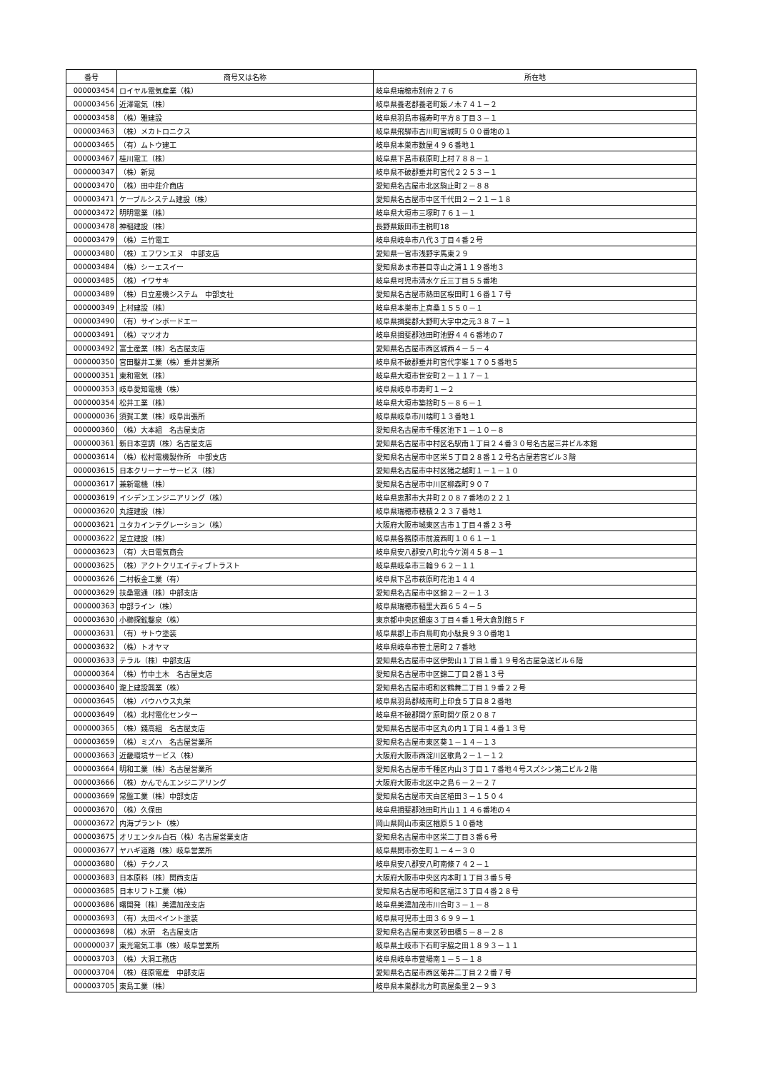| 番号 | 商号又は名称 | 所在地 |
| --- | --- | --- |
| 000003454 | ロイヤル電気産業（株） | 岐阜県瑞穂市別府２７６ |
| 000003456 | 近澤電気（株） | 岐阜県養老郡養老町飯ノ木７４１－２ |
| 000003458 | （株）雅建設 | 岐阜県羽島市福寿町平方８丁目３－１ |
| 000003463 | （株）メカトロニクス | 岐阜県飛騨市古川町宮城町５００番地の１ |
| 000003465 | （有）ムトウ建工 | 岐阜県本巣市数屋４９６番地１ |
| 000003467 | 桂川電工（株） | 岐阜県下呂市萩原町上村７８８－１ |
| 000000347 | （株）新晃 | 岐阜県不破郡垂井町宮代２２５３－１ |
| 000003470 | （株）田中荘介商店 | 愛知県名古屋市北区駒止町２－８８ |
| 000003471 | ケーブルシステム建設（株） | 愛知県名古屋市中区千代田２－２１－１８ |
| 000003472 | 明明電業（株） | 岐阜県大垣市三塚町７６１－１ |
| 000003478 | 神稲建設（株） | 長野県飯田市主税町18 |
| 000003479 | （株）三竹電工 | 岐阜県岐阜市八代３丁目４番２号 |
| 000003480 | （株）エフワンエヌ 中部支店 | 愛知県一宮市浅野字馬東２９ |
| 000003484 | （株）シーエスイー | 愛知県あま市甚目寺山之浦１１９番地３ |
| 000003485 | （株）イワサキ | 岐阜県可児市清水ケ丘三丁目５５番地 |
| 000003489 | （株）日立産機システム 中部支社 | 愛知県名古屋市熱田区桜田町１６番１７号 |
| 000000349 | 上村建設（株） | 岐阜県本巣市上真桑１５５０－１ |
| 000003490 | （有）サインボードエー | 岐阜県揖斐郡大野町大字中之元３８７－１ |
| 000003491 | （株）マツオカ | 岐阜県揖斐郡池田町池野４４６番地の７ |
| 000003492 | 富士産業（株）名古屋支店 | 愛知県名古屋市西区城西４－５－４ |
| 000000350 | 宮田鑿井工業（株）垂井営業所 | 岐阜県不破郡垂井町宮代字峯１７０５番地５ |
| 000000351 | 東和電気（株） | 岐阜県大垣市世安町２－１１７－１ |
| 000000353 | 岐阜愛知電機（株） | 岐阜県岐阜市寿町１－２ |
| 000000354 | 松井工業（株） | 岐阜県大垣市築捨町５－８６－１ |
| 000000036 | 須賀工業（株）岐阜出張所 | 岐阜県岐阜市川端町１３番地１ |
| 000000360 | （株）大本組 名古屋支店 | 愛知県名古屋市千種区池下１－１０－８ |
| 000000361 | 新日本空調（株）名古屋支店 | 愛知県名古屋市中村区名駅南１丁目２４番３０号名古屋三井ビル本館 |
| 000003614 | （株）松村電機製作所 中部支店 | 愛知県名古屋市中区栄５丁目２８番１２号名古屋若宮ビル３階 |
| 000003615 | 日本クリーナーサービス（株） | 愛知県名古屋市中村区猪之越町１－１－１０ |
| 000003617 | 兼新電機（株） | 愛知県名古屋市中川区柳森町９０７ |
| 000003619 | イシデンエンジニアリング（株） | 岐阜県恵那市大井町２０８７番地の２２１ |
| 000003620 | 丸謹建設（株） | 岐阜県瑞穂市穂積２２３７番地１ |
| 000003621 | ユタカインテグレーション（株） | 大阪府大阪市城東区古市１丁目４番２３号 |
| 000003622 | 足立建設（株） | 岐阜県各務原市前渡西町１０６１－１ |
| 000003623 | （有）大日電気商会 | 岐阜県安八郡安八町北今ケ渕４５８－１ |
| 000003625 | （株）アクトクリエイティブトラスト | 岐阜県岐阜市三輪９６２－１１ |
| 000003626 | 二村板金工業（有） | 岐阜県下呂市萩原町花池１４４ |
| 000003629 | 扶桑電通（株）中部支店 | 愛知県名古屋市中区錦２－２－１３ |
| 000000363 | 中部ライン（株） | 岐阜県瑞穂市稲里大西６５４－５ |
| 000003630 | 小櫛探鉱鑿泉（株） | 東京都中央区銀座３丁目４番１号大倉別館５Ｆ |
| 000003631 | （有）サトウ塗装 | 岐阜県郡上市白鳥町向小駄良９３０番地１ |
| 000003632 | （株）トオヤマ | 岐阜県岐阜市笹土居町２７番地 |
| 000003633 | テラル（株）中部支店 | 愛知県名古屋市中区伊勢山１丁目１番１９号名古屋急送ビル６階 |
| 000000364 | （株）竹中土木 名古屋支店 | 愛知県名古屋市中区錦二丁目２番１３号 |
| 000003640 | 瀧上建設興業（株） | 愛知県名古屋市昭和区鶴舞二丁目１９番２２号 |
| 000003645 | （株）バウハウス丸栄 | 岐阜県羽島郡岐南町上印食５丁目８２番地 |
| 000003649 | （株）北村電化センター | 岐阜県不破郡関ケ原町関ケ原２０８７ |
| 000000365 | （株）錢高組 名古屋支店 | 愛知県名古屋市中区丸の内１丁目１４番１３号 |
| 000003659 | （株）ミズハ 名古屋営業所 | 愛知県名古屋市東区葵１－１４－１３ |
| 000003663 | 近畿環境サービス（株） | 大阪府大阪市西淀川区歌島２－１－１２ |
| 000003664 | 明和工業（株）名古屋営業所 | 愛知県名古屋市千種区内山３丁目１７番地４号スズシン第二ビル２階 |
| 000003666 | （株）かんでんエンジニアリング | 大阪府大阪市北区中之島６－２－２７ |
| 000003669 | 常盤工業（株）中部支店 | 愛知県名古屋市天白区植田３－１５０４ |
| 000003670 | （株）久保田 | 岐阜県揖斐郡池田町片山１１４６番地の４ |
| 000003672 | 内海プラント（株） | 岡山県岡山市東区楢原５１０番地 |
| 000003675 | オリエンタル白石（株）名古屋営業支店 | 愛知県名古屋市中区栄二丁目３番６号 |
| 000003677 | ヤハギ道路（株）岐阜営業所 | 岐阜県関市弥生町１－４－３０ |
| 000003680 | （株）テクノス | 岐阜県安八郡安八町南條７４２－１ |
| 000003683 | 日本原料（株）関西支店 | 大阪府大阪市中央区内本町１丁目３番５号 |
| 000003685 | 日本リフト工業（株） | 愛知県名古屋市昭和区福江３丁目４番２８号 |
| 000003686 | 曙開発（株）美濃加茂支店 | 岐阜県美濃加茂市川合町３－１－８ |
| 000003693 | （有）太田ペイント塗装 | 岐阜県可児市土田３６９９－１ |
| 000003698 | （株）水研 名古屋支店 | 愛知県名古屋市東区砂田橋５－８－２８ |
| 000000037 | 東光電気工事（株）岐阜営業所 | 岐阜県土岐市下石町字脇之田１８９３－１１ |
| 000003703 | （株）大洞工務店 | 岐阜県岐阜市萱場南１－５－１８ |
| 000003704 | （株）荏原電産 中部支店 | 愛知県名古屋市西区菊井二丁目２２番７号 |
| 000003705 | 東島工業（株） | 岐阜県本巣郡北方町高屋条里２－９３ |